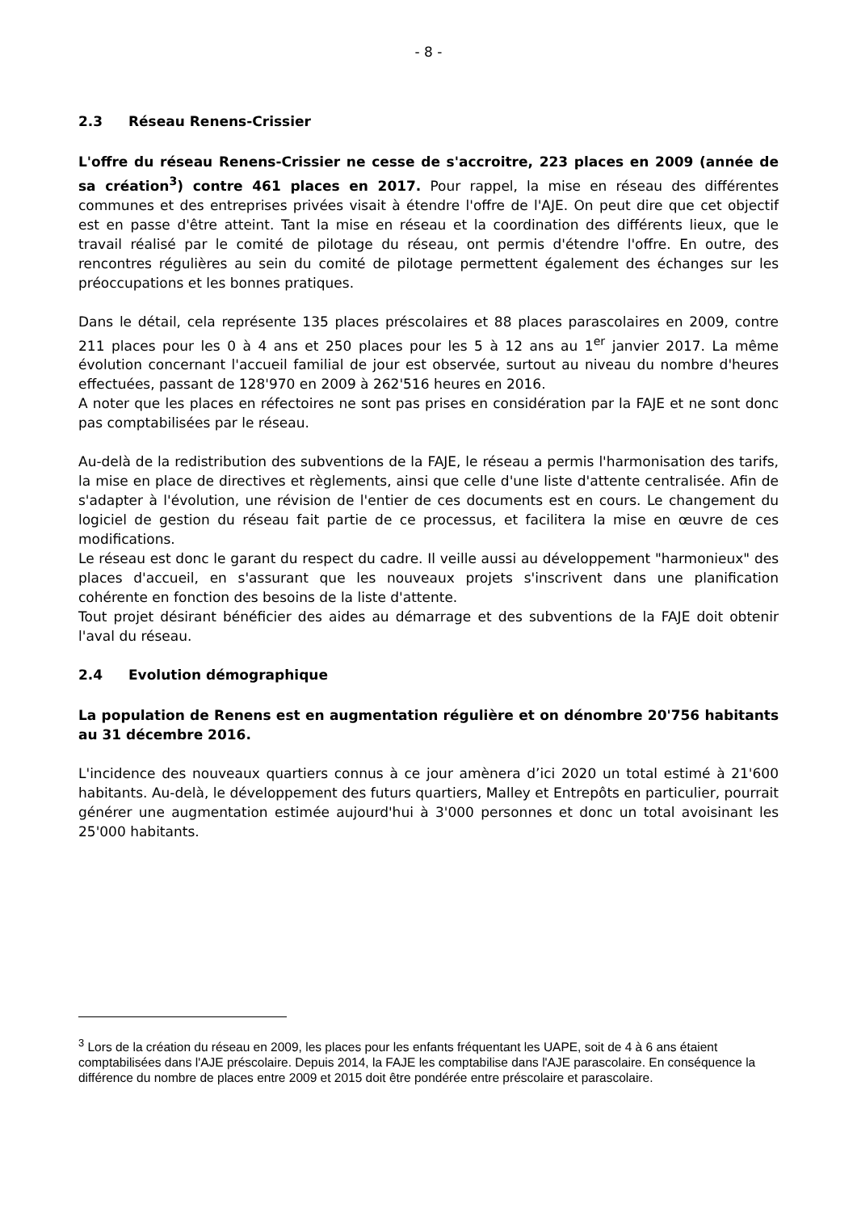- 8 -
2.3 Réseau Renens-Crissier
L'offre du réseau Renens-Crissier ne cesse de s'accroitre, 223 places en 2009 (année de sa création<sup>3</sup>) contre 461 places en 2017. Pour rappel, la mise en réseau des différentes communes et des entreprises privées visait à étendre l'offre de l'AJE. On peut dire que cet objectif est en passe d'être atteint. Tant la mise en réseau et la coordination des différents lieux, que le travail réalisé par le comité de pilotage du réseau, ont permis d'étendre l'offre. En outre, des rencontres régulières au sein du comité de pilotage permettent également des échanges sur les préoccupations et les bonnes pratiques.
Dans le détail, cela représente 135 places préscolaires et 88 places parascolaires en 2009, contre 211 places pour les 0 à 4 ans et 250 places pour les 5 à 12 ans au 1<sup>er</sup> janvier 2017. La même évolution concernant l'accueil familial de jour est observée, surtout au niveau du nombre d'heures effectuées, passant de 128'970 en 2009 à 262'516 heures en 2016.
A noter que les places en réfectoires ne sont pas prises en considération par la FAJE et ne sont donc pas comptabilisées par le réseau.
Au-delà de la redistribution des subventions de la FAJE, le réseau a permis l'harmonisation des tarifs, la mise en place de directives et règlements, ainsi que celle d'une liste d'attente centralisée. Afin de s'adapter à l'évolution, une révision de l'entier de ces documents est en cours. Le changement du logiciel de gestion du réseau fait partie de ce processus, et facilitera la mise en œuvre de ces modifications.
Le réseau est donc le garant du respect du cadre. Il veille aussi au développement "harmonieux" des places d'accueil, en s'assurant que les nouveaux projets s'inscrivent dans une planification cohérente en fonction des besoins de la liste d'attente.
Tout projet désirant bénéficier des aides au démarrage et des subventions de la FAJE doit obtenir l'aval du réseau.
2.4 Evolution démographique
La population de Renens est en augmentation régulière et on dénombre 20'756 habitants au 31 décembre 2016.
L'incidence des nouveaux quartiers connus à ce jour amènera d’ici 2020 un total estimé à 21'600 habitants. Au-delà, le développement des futurs quartiers, Malley et Entrepôts en particulier, pourrait générer une augmentation estimée aujourd'hui à 3'000 personnes et donc un total avoisinant les 25'000 habitants.
<sup>3</sup> Lors de la création du réseau en 2009, les places pour les enfants fréquentant les UAPE, soit de 4 à 6 ans étaient comptabilisées dans l'AJE préscolaire. Depuis 2014, la FAJE les comptabilise dans l'AJE parascolaire. En conséquence la différence du nombre de places entre 2009 et 2015 doit être pondérée entre préscolaire et parascolaire.